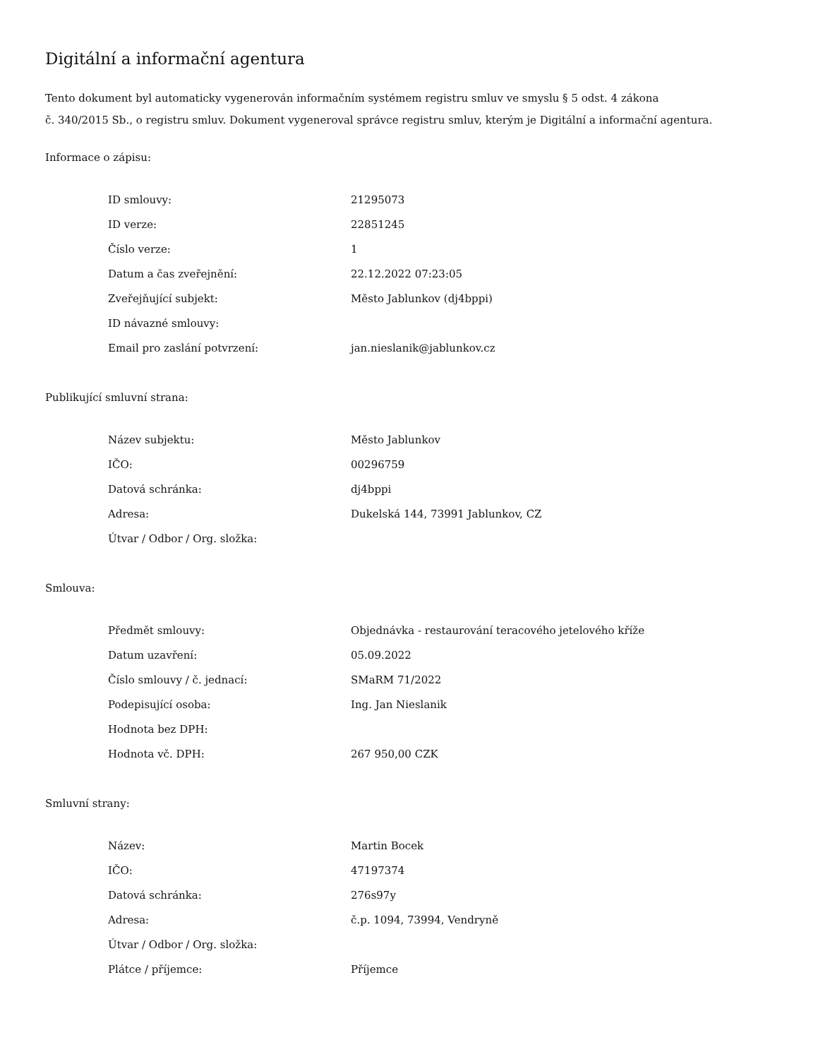Digitální a informační agentura
Tento dokument byl automaticky vygenerován informačním systémem registru smluv ve smyslu § 5 odst. 4 zákona
č. 340/2015 Sb., o registru smluv. Dokument vygeneroval správce registru smluv, kterým je Digitální a informační agentura.
Informace o zápisu:
| ID smlouvy: | 21295073 |
| ID verze: | 22851245 |
| Číslo verze: | 1 |
| Datum a čas zveřejnění: | 22.12.2022 07:23:05 |
| Zveřejňující subjekt: | Město Jablunkov (dj4bppi) |
| ID návazné smlouvy: | |
| Email pro zaslání potvrzení: | jan.nieslanik@jablunkov.cz |
Publikující smluvní strana:
| Název subjektu: | Město Jablunkov |
| IČO: | 00296759 |
| Datová schránka: | dj4bppi |
| Adresa: | Dukelská 144, 73991 Jablunkov, CZ |
| Útvar / Odbor / Org. složka: | |
Smlouva:
| Předmět smlouvy: | Objednávka - restaurování teracového jetelového kříže |
| Datum uzavření: | 05.09.2022 |
| Číslo smlouvy / č. jednací: | SMaRM 71/2022 |
| Podepisující osoba: | Ing. Jan Nieslanik |
| Hodnota bez DPH: | |
| Hodnota vč. DPH: | 267 950,00 CZK |
Smluvní strany:
| Název: | Martin Bocek |
| IČO: | 47197374 |
| Datová schránka: | 276s97y |
| Adresa: | č.p. 1094, 73994, Vendryně |
| Útvar / Odbor / Org. složka: | |
| Plátce / příjemce: | Příjemce |